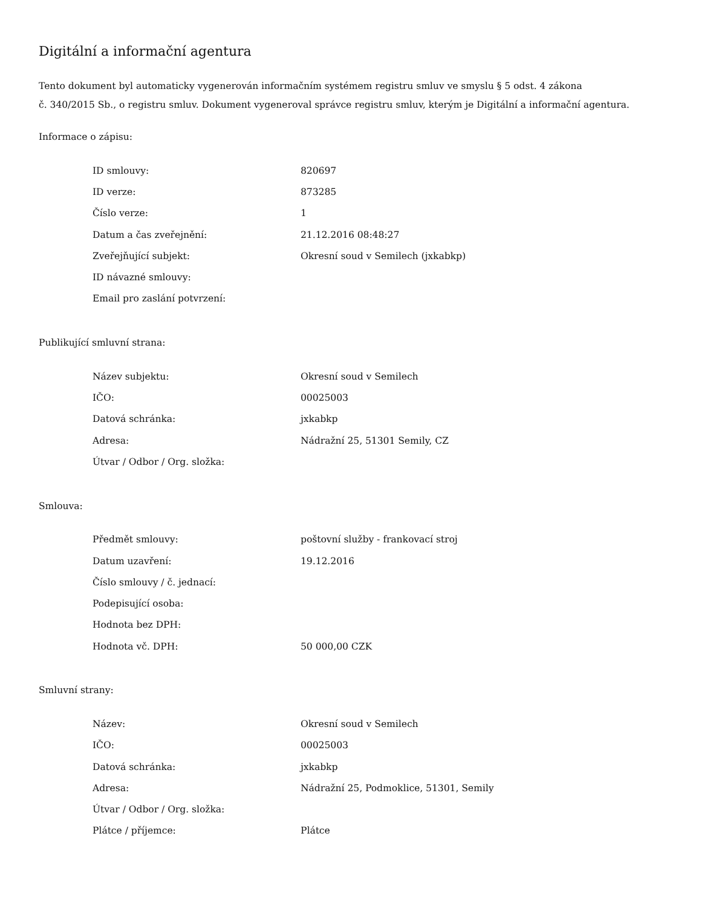Digitální a informační agentura
Tento dokument byl automaticky vygenerován informačním systémem registru smluv ve smyslu § 5 odst. 4 zákona
č. 340/2015 Sb., o registru smluv. Dokument vygeneroval správce registru smluv, kterým je Digitální a informační agentura.
Informace o zápisu:
| ID smlouvy: | 820697 |
| ID verze: | 873285 |
| Číslo verze: | 1 |
| Datum a čas zveřejnění: | 21.12.2016 08:48:27 |
| Zveřejňující subjekt: | Okresní soud v Semilech (jxkabkp) |
| ID návazné smlouvy: | |
| Email pro zaslání potvrzení: | |
Publikující smluvní strana:
| Název subjektu: | Okresní soud v Semilech |
| IČO: | 00025003 |
| Datová schránka: | jxkabkp |
| Adresa: | Nádražní 25, 51301 Semily, CZ |
| Útvar / Odbor / Org. složka: | |
Smlouva:
| Předmět smlouvy: | poštovní služby - frankovací stroj |
| Datum uzavření: | 19.12.2016 |
| Číslo smlouvy / č. jednací: | |
| Podepisující osoba: | |
| Hodnota bez DPH: | |
| Hodnota vč. DPH: | 50 000,00 CZK |
Smluvní strany:
| Název: | Okresní soud v Semilech |
| IČO: | 00025003 |
| Datová schránka: | jxkabkp |
| Adresa: | Nádražní 25, Podmoklice, 51301, Semily |
| Útvar / Odbor / Org. složka: | |
| Plátce / příjemce: | Plátce |